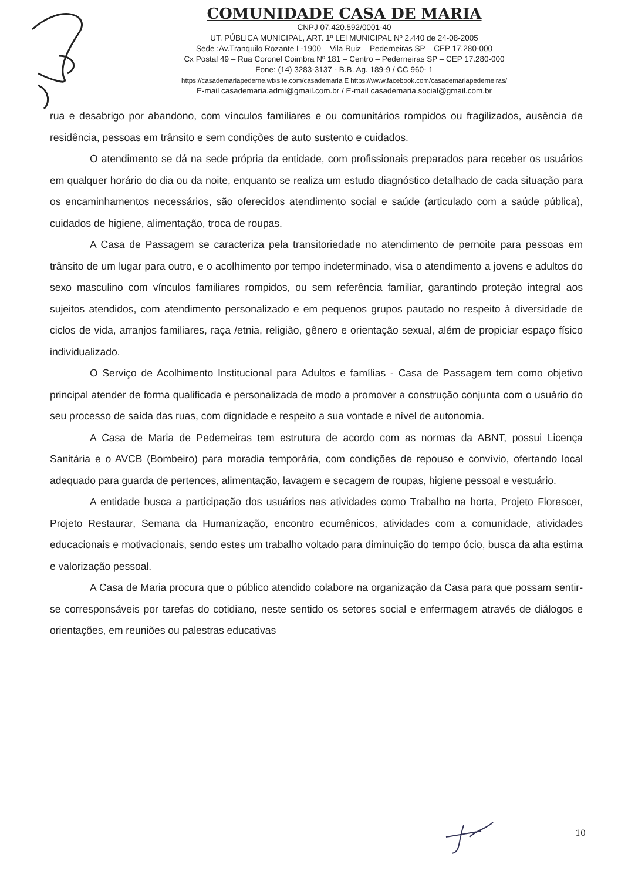COMUNIDADE CASA DE MARIA
CNPJ 07.420.592/0001-40
UT. PÚBLICA MUNICIPAL, ART. 1º LEI MUNICIPAL Nº 2.440 de 24-08-2005
Sede :Av.Tranquilo Rozante L-1900 – Vila Ruiz – Pederneiras SP – CEP 17.280-000
Cx Postal 49 – Rua Coronel Coimbra Nº 181 – Centro – Pederneiras SP – CEP 17.280-000
Fone: (14) 3283-3137 - B.B. Ag. 189-9 / CC 960- 1
https://casademariapederne.wixsite.com/casademaria E https://www.facebook.com/casademariapederneiras/
E-mail casademaria.admi@gmail.com.br / E-mail casademaria.social@gmail.com.br
rua e desabrigo por abandono, com vínculos familiares e ou comunitários rompidos ou fragilizados, ausência de residência, pessoas em trânsito e sem condições de auto sustento e cuidados.
O atendimento se dá na sede própria da entidade, com profissionais preparados para receber os usuários em qualquer horário do dia ou da noite, enquanto se realiza um estudo diagnóstico detalhado de cada situação para os encaminhamentos necessários, são oferecidos atendimento social e saúde (articulado com a saúde pública), cuidados de higiene, alimentação, troca de roupas.
A Casa de Passagem se caracteriza pela transitoriedade no atendimento de pernoite para pessoas em trânsito de um lugar para outro, e o acolhimento por tempo indeterminado, visa o atendimento a jovens e adultos do sexo masculino com vínculos familiares rompidos, ou sem referência familiar, garantindo proteção integral aos sujeitos atendidos, com atendimento personalizado e em pequenos grupos pautado no respeito à diversidade de ciclos de vida, arranjos familiares, raça /etnia, religião, gênero e orientação sexual, além de propiciar espaço físico individualizado.
O Serviço de Acolhimento Institucional para Adultos e famílias - Casa de Passagem tem como objetivo principal atender de forma qualificada e personalizada de modo a promover a construção conjunta com o usuário do seu processo de saída das ruas, com dignidade e respeito a sua vontade e nível de autonomia.
A Casa de Maria de Pederneiras tem estrutura de acordo com as normas da ABNT, possui Licença Sanitária e o AVCB (Bombeiro) para moradia temporária, com condições de repouso e convívio, ofertando local adequado para guarda de pertences, alimentação, lavagem e secagem de roupas, higiene pessoal e vestuário.
A entidade busca a participação dos usuários nas atividades como Trabalho na horta, Projeto Florescer, Projeto Restaurar, Semana da Humanização, encontro ecumênicos, atividades com a comunidade, atividades educacionais e motivacionais, sendo estes um trabalho voltado para diminuição do tempo ócio, busca da alta estima e valorização pessoal.
A Casa de Maria procura que o público atendido colabore na organização da Casa para que possam sentir-se corresponsáveis por tarefas do cotidiano, neste sentido os setores social e enfermagem através de diálogos e orientações, em reuniões ou palestras educativas
10